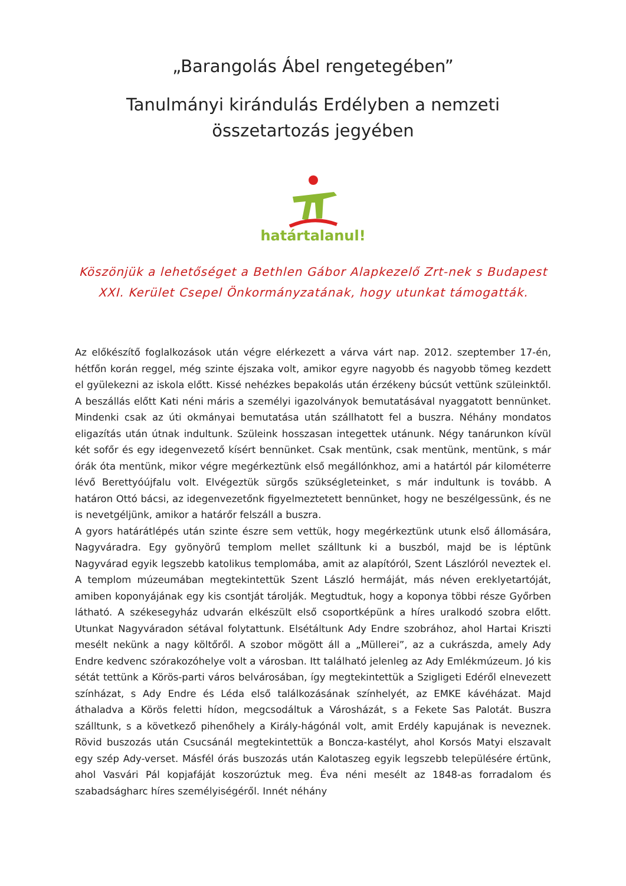„Barangolás Ábel rengetegében”
Tanulmányi kirándulás Erdélyben a nemzeti összetartozás jegyében
határtalanul!
Köszönjük a lehetőséget a Bethlen Gábor Alapkezelő Zrt-nek s Budapest XXI. Kerület Csepel Önkormányzatának, hogy utunkat támogatták.
Az előkészítő foglalkozások után végre elérkezett a várva várt nap. 2012. szeptember 17-én, hétfőn korán reggel, még szinte éjszaka volt, amikor egyre nagyobb és nagyobb tömeg kezdett el gyülekezni az iskola előtt. Kissé nehézkes bepakolás után érzékeny búcsút vettünk szüleinktől. A beszállás előtt Kati néni máris a személyi igazolványok bemutatásával nyaggatott bennünket. Mindenki csak az úti okmányai bemutatása után szállhatott fel a buszra. Néhány mondatos eligazítás után útnak indultunk. Szüleink hosszasan integettek utánunk. Négy tanárunkon kívül két sofőr és egy idegenvezető kísért bennünket. Csak mentünk, csak mentünk, mentünk, s már órák óta mentünk, mikor végre megérkeztünk első megállónkhoz, ami a határtól pár kilométerre lévő Berettyóújfalu volt. Elvégeztük sürgős szükségleteinket, s már indultunk is tovább. A határon Ottó bácsi, az idegenvezetőnk figyelmeztetett bennünket, hogy ne beszélgessünk, és ne is nevetgéljünk, amikor a határőr felszáll a buszra.
A gyors határátlépés után szinte észre sem vettük, hogy megérkeztünk utunk első állomására, Nagyváradra. Egy gyönyörű templom mellet szálltunk ki a buszból, majd be is léptünk Nagyvárad egyik legszebb katolikus templomába, amit az alapítóról, Szent Lászlóról neveztek el. A templom múzeumában megtekintettük Szent László hermáját, más néven ereklyetartóját, amiben koponyájának egy kis csontját tárolják. Megtudtuk, hogy a koponya többi része Győrben látható. A székesegyház udvarán elkészült első csoportképünk a híres uralkodó szobra előtt. Utunkat Nagyváradon sétával folytattunk. Elsétáltunk Ady Endre szobrához, ahol Hartai Kriszti mesélt nekünk a nagy költőről. A szobor mögött áll a „Müllerei”, az a cukrászda, amely Ady Endre kedvenc szórakozóhelye volt a városban. Itt található jelenleg az Ady Emlékmúzeum. Jó kis sétát tettünk a Körös-parti város belvárosában, így megtekintettük a Szigligeti Edéről elnevezett színházat, s Ady Endre és Léda első találkozásának színhelyét, az EMKE kávéházat. Majd áthaladva a Körös feletti hídon, megcsodáltuk a Városházát, s a Fekete Sas Palotát. Buszra szálltunk, s a következő pihenőhely a Király-hágónál volt, amit Erdély kapujának is neveznek. Rövid buszozás után Csucsánál megtekintettük a Boncza-kastélyt, ahol Korsós Matyi elszavalt egy szép Ady-verset. Másfél órás buszozás után Kalotaszeg egyik legszebb településére értünk, ahol Vasvári Pál kopjafáját koszorúztuk meg. Éva néni mesélt az 1848-as forradalom és szabadságharc híres személyiségéről. Innét néhány